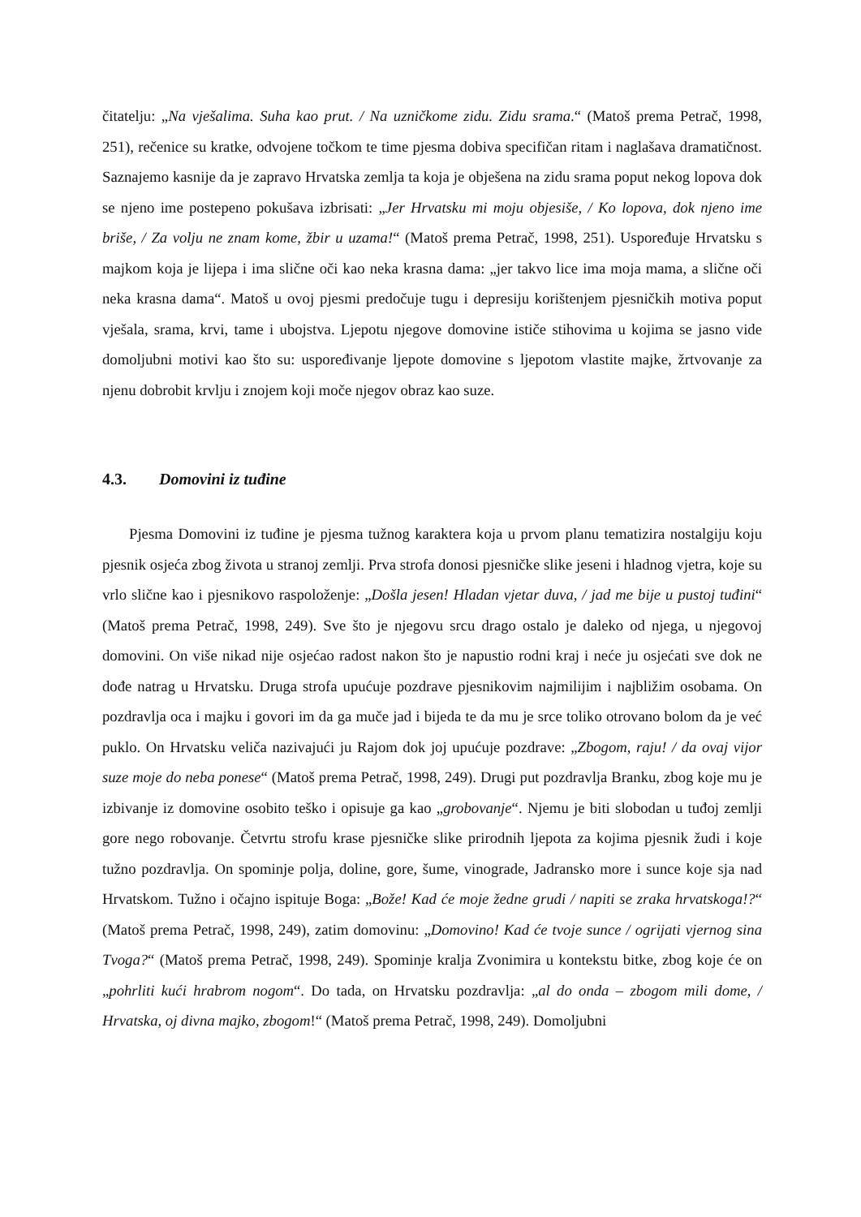čitatelju: „Na vješalima. Suha kao prut. / Na uzničkome zidu. Zidu srama.“ (Matoš prema Petrač, 1998, 251), rečenice su kratke, odvojene točkom te time pjesma dobiva specifičan ritam i naglašava dramatičnost. Saznajemo kasnije da je zapravo Hrvatska zemlja ta koja je obješena na zidu srama poput nekog lopova dok se njeno ime postepeno pokušava izbrisati: „Jer Hrvatsku mi moju objesiše, / Ko lopova, dok njeno ime briše, / Za volju ne znam kome, žbir u uzama!“ (Matoš prema Petrač, 1998, 251). Uspoređuje Hrvatsku s majkom koja je lijepa i ima slične oči kao neka krasna dama: „jer takvo lice ima moja mama, a slične oči neka krasna dama“. Matoš u ovoj pjesmi predočuje tugu i depresiju korištenjem pjesničkih motiva poput vješala, srama, krvi, tame i ubojstva. Ljepotu njegove domovine ističe stihovima u kojima se jasno vide domoljubni motivi kao što su: uspoređivanje ljepote domovine s ljepotom vlastite majke, žrtvovanje za njenu dobrobit krvlju i znojem koji moče njegov obraz kao suze.
4.3. Domovini iz tuđine
Pjesma Domovini iz tuđine je pjesma tužnog karaktera koja u prvom planu tematizira nostalgiju koju pjesnik osjeća zbog života u stranoj zemlji. Prva strofa donosi pjesničke slike jeseni i hladnog vjetra, koje su vrlo slične kao i pjesnikovo raspoloženje: „Došla jesen! Hladan vjetar duva, / jad me bije u pustoj tuđini“ (Matoš prema Petrač, 1998, 249). Sve što je njegovu srcu drago ostalo je daleko od njega, u njegovoj domovini. On više nikad nije osjećao radost nakon što je napustio rodni kraj i neće ju osjećati sve dok ne dođe natrag u Hrvatsku. Druga strofa upućuje pozdrave pjesnikovim najmilijim i najbližim osobama. On pozdravlja oca i majku i govori im da ga muče jad i bijeda te da mu je srce toliko otrovano bolom da je već puklo. On Hrvatsku veliča nazivajući ju Rajom dok joj upućuje pozdrave: „Zbogom, raju! / da ovaj vijor suze moje do neba ponese“ (Matoš prema Petrač, 1998, 249). Drugi put pozdravlja Branku, zbog koje mu je izbivanje iz domovine osobito teško i opisuje ga kao „grobovanje“. Njemu je biti slobodan u tuđoj zemlji gore nego robovanje. Četvrtu strofu krase pjesničke slike prirodnih ljepota za kojima pjesnik žudi i koje tužno pozdravlja. On spominje polja, doline, gore, šume, vinograde, Jadransko more i sunce koje sja nad Hrvatskom. Tužno i očajno ispituje Boga: „Bože! Kad će moje žedne grudi / napiti se zraka hrvatskoga!?“ (Matoš prema Petrač, 1998, 249), zatim domovinu: „Domovino! Kad će tvoje sunce / ogrijati vjernog sina Tvoga?“ (Matoš prema Petrač, 1998, 249). Spominje kralja Zvonimira u kontekstu bitke, zbog koje će on „pohrliti kući hrabrom nogom“. Do tada, on Hrvatsku pozdravlja: „al do onda – zbogom mili dome, / Hrvatska, oj divna majko, zbogom!“ (Matoš prema Petrač, 1998, 249). Domoljubni